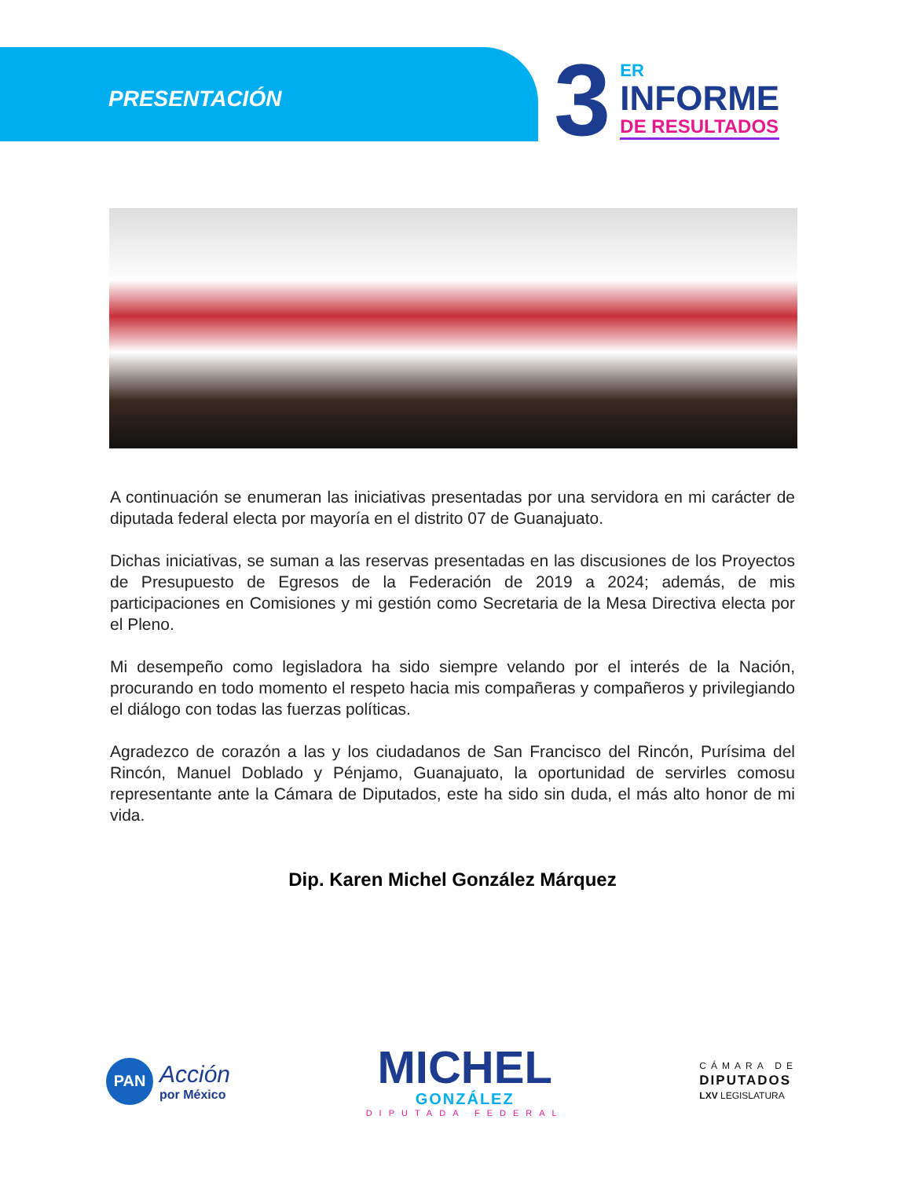PRESENTACIÓN
3
ER
INFORME
DE RESULTADOS
A continuación se enumeran las iniciativas presentadas por una servidora en mi carácter de diputada federal electa por mayoría en el distrito 07 de Guanajuato.
Dichas iniciativas, se suman a las reservas presentadas en las discusiones de los Proyectos de Presupuesto de Egresos de la Federación de 2019 a 2024; además, de mis participaciones en Comisiones y mi gestión como Secretaria de la Mesa Directiva electa por el Pleno.
Mi desempeño como legisladora ha sido siempre velando por el interés de la Nación, procurando en todo momento el respeto hacia mis compañeras y compañeros y privilegiando el diálogo con todas las fuerzas políticas.
Agradezco de corazón a las y los ciudadanos de San Francisco del Rincón, Purísima del Rincón, Manuel Doblado y Pénjamo, Guanajuato, la oportunidad de servirles comosu representante ante la Cámara de Diputados, este ha sido sin duda, el más alto honor de mi vida.
Dip. Karen Michel González Márquez
PAN
Acción
por México
MICHEL
GONZÁLEZ
DIPUTADA FEDERAL
CÁMARA DE
DIPUTADOS
LXV LEGISLATURA